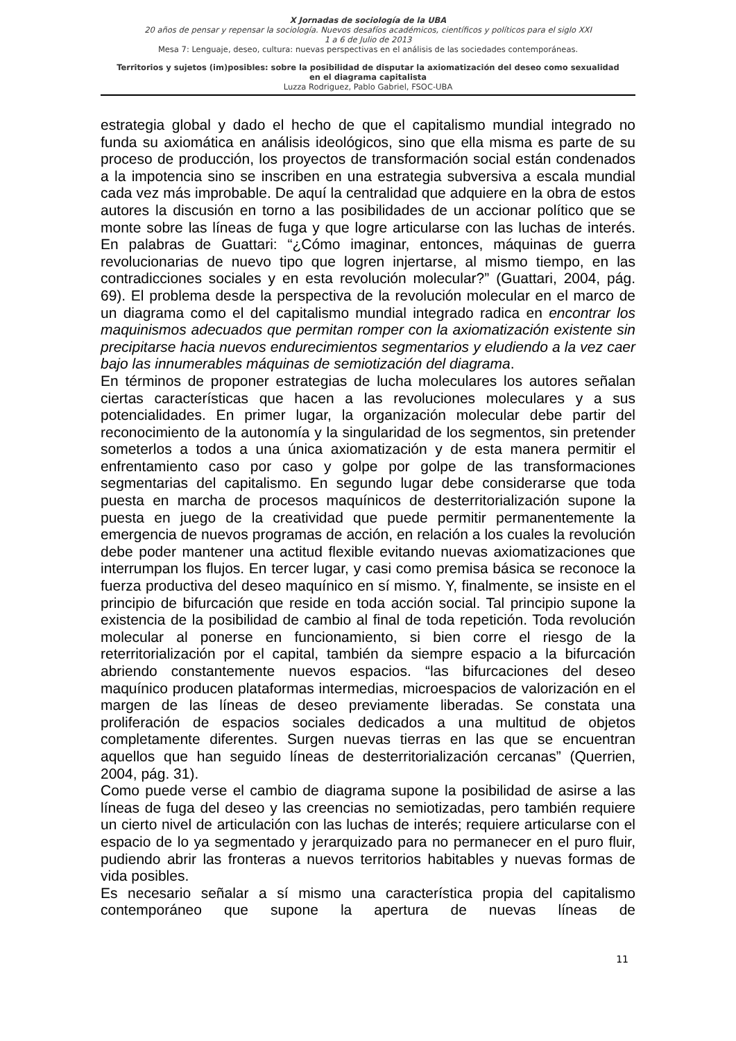X Jornadas de sociología de la UBA
20 años de pensar y repensar la sociología. Nuevos desafíos académicos, científicos y políticos para el siglo XXI
1 a 6 de Julio de 2013
Mesa 7: Lenguaje, deseo, cultura: nuevas perspectivas en el análisis de las sociedades contemporáneas.
Territorios y sujetos (im)posibles: sobre la posibilidad de disputar la axiomatización del deseo como sexualidad
en el diagrama capitalista
Luzza Rodriguez, Pablo Gabriel, FSOC-UBA
estrategia global y dado el hecho de que el capitalismo mundial integrado no funda su axiomática en análisis ideológicos, sino que ella misma es parte de su proceso de producción, los proyectos de transformación social están condenados a la impotencia sino se inscriben en una estrategia subversiva a escala mundial cada vez más improbable. De aquí la centralidad que adquiere en la obra de estos autores la discusión en torno a las posibilidades de un accionar político que se monte sobre las líneas de fuga y que logre articularse con las luchas de interés. En palabras de Guattari: “¿Cómo imaginar, entonces, máquinas de guerra revolucionarias de nuevo tipo que logren injertarse, al mismo tiempo, en las contradicciones sociales y en esta revolución molecular?” (Guattari, 2004, pág. 69). El problema desde la perspectiva de la revolución molecular en el marco de un diagrama como el del capitalismo mundial integrado radica en encontrar los maquinismos adecuados que permitan romper con la axiomatización existente sin precipitarse hacia nuevos endurecimientos segmentarios y eludiendo a la vez caer bajo las innumerables máquinas de semiotización del diagrama.
En términos de proponer estrategias de lucha moleculares los autores señalan ciertas características que hacen a las revoluciones moleculares y a sus potencialidades. En primer lugar, la organización molecular debe partir del reconocimiento de la autonomía y la singularidad de los segmentos, sin pretender someterlos a todos a una única axiomatización y de esta manera permitir el enfrentamiento caso por caso y golpe por golpe de las transformaciones segmentarias del capitalismo. En segundo lugar debe considerarse que toda puesta en marcha de procesos maquínicos de desterritorialización supone la puesta en juego de la creatividad que puede permitir permanentemente la emergencia de nuevos programas de acción, en relación a los cuales la revolución debe poder mantener una actitud flexible evitando nuevas axiomatizaciones que interrumpan los flujos. En tercer lugar, y casi como premisa básica se reconoce la fuerza productiva del deseo maquínico en sí mismo. Y, finalmente, se insiste en el principio de bifurcación que reside en toda acción social. Tal principio supone la existencia de la posibilidad de cambio al final de toda repetición. Toda revolución molecular al ponerse en funcionamiento, si bien corre el riesgo de la reterritorialización por el capital, también da siempre espacio a la bifurcación abriendo constantemente nuevos espacios. “las bifurcaciones del deseo maquínico producen plataformas intermedias, microespacios de valorización en el margen de las líneas de deseo previamente liberadas. Se constata una proliferación de espacios sociales dedicados a una multitud de objetos completamente diferentes. Surgen nuevas tierras en las que se encuentran aquellos que han seguido líneas de desterritorialización cercanas” (Querrien, 2004, pág. 31).
Como puede verse el cambio de diagrama supone la posibilidad de asirse a las líneas de fuga del deseo y las creencias no semiotizadas, pero también requiere un cierto nivel de articulación con las luchas de interés; requiere articularse con el espacio de lo ya segmentado y jerarquizado para no permanecer en el puro fluir, pudiendo abrir las fronteras a nuevos territorios habitables y nuevas formas de vida posibles.
Es necesario señalar a sí mismo una característica propia del capitalismo contemporáneo que supone la apertura de nuevas líneas de
11